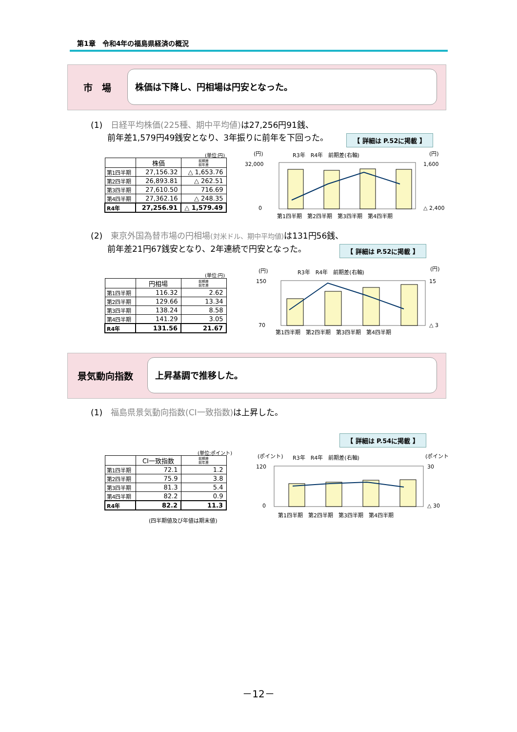第1章　令和4年の福島県経済の概況
市　場
株価は下降し、円相場は円安となった。
(1)　日経平均株価(225種、期中平均値) は27,256円91銭、
　　前年差1,579円49銭安となり、3年振りに前年を下回った。
【 詳細は P.52に掲載 】
(単位:円)
| | 株価 | 前期差 前年差 |
| --- | --- | --- |
| 第1四半期 | 27,156.32 | △ 1,653.76 |
| 第2四半期 | 26,893.81 | △ 262.51 |
| 第3四半期 | 27,610.50 | 716.69 |
| 第4四半期 | 27,362.16 | △ 248.35 |
| R4年 | 27,256.91 | △ 1,579.49 |
(円)
(円)
R3年　R4年　前期差(右軸)
32,000
0
1,600
△ 2,400
第1四半期　第2四半期　第3四半期　第4四半期
(2)　東京外国為替市場の円相場(対米ドル、期中平均値) は131円56銭、
　　前年差21円67銭安となり、2年連続で円安となった。
【 詳細は P.52に掲載 】
(単位:円)
| | 円相場 | 前期差 前年差 |
| --- | --- | --- |
| 第1四半期 | 116.32 | 2.62 |
| 第2四半期 | 129.66 | 13.34 |
| 第3四半期 | 138.24 | 8.58 |
| 第4四半期 | 141.29 | 3.05 |
| R4年 | 131.56 | 21.67 |
(円)
(円)
R3年　R4年　前期差(右軸)
150
70
15
△ 3
第1四半期　第2四半期　第3四半期　第4四半期
景気動向指数
上昇基調で推移した。
(1)　福島県景気動向指数(CI一致指数) は上昇した。
【 詳細は P.54に掲載 】
(単位:ポイント)
| | CI一致指数 | 前期差 前年差 |
| --- | --- | --- |
| 第1四半期 | 72.1 | 1.2 |
| 第2四半期 | 75.9 | 3.8 |
| 第3四半期 | 81.3 | 5.4 |
| 第4四半期 | 82.2 | 0.9 |
| R4年 | 82.2 | 11.3 |
(四半期値及び年値は期末値)
(ポイント)
(ポイント)
R3年　R4年　前期差(右軸)
120
0
30
△ 30
第1四半期　第2四半期　第3四半期　第4四半期
－12－